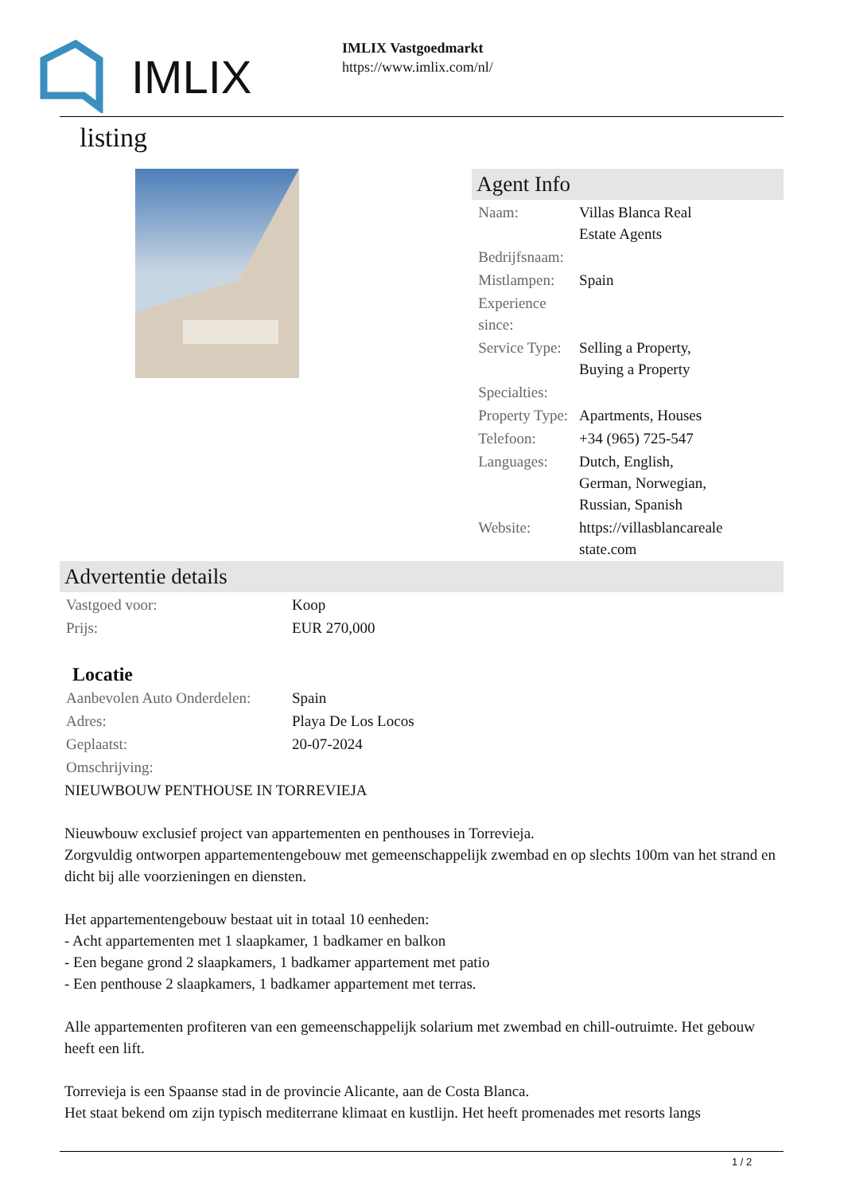IMLIX
IMLIX Vastgoedmarkt
https://www.imlix.com/nl/
listing
Agent Info
| Naam: | Villas Blanca Real Estate Agents |
| Bedrijfsnaam: | |
| Mistlampen: | Spain |
| Experience since: | |
| Service Type: | Selling a Property, Buying a Property |
| Specialties: | |
| Property Type: | Apartments, Houses |
| Telefoon: | +34 (965) 725-547 |
| Languages: | Dutch, English, German, Norwegian, Russian, Spanish |
| Website: | https://villasblancareale state.com |
Advertentie details
| Vastgoed voor: | Koop |
| Prijs: | EUR 270,000 |
Locatie
| Aanbevolen Auto Onderdelen: | Spain |
| Adres: | Playa De Los Locos |
| Geplaatst: | 20-07-2024 |
| Omschrijving: | |
NIEUWBOUW PENTHOUSE IN TORREVIEJA
Nieuwbouw exclusief project van appartementen en penthouses in Torrevieja.
Zorgvuldig ontworpen appartementengebouw met gemeenschappelijk zwembad en op slechts 100m van het strand en dicht bij alle voorzieningen en diensten.
Het appartementengebouw bestaat uit in totaal 10 eenheden:
- Acht appartementen met 1 slaapkamer, 1 badkamer en balkon
- Een begane grond 2 slaapkamers, 1 badkamer appartement met patio
- Een penthouse 2 slaapkamers, 1 badkamer appartement met terras.
Alle appartementen profiteren van een gemeenschappelijk solarium met zwembad en chill-outruimte. Het gebouw heeft een lift.
Torrevieja is een Spaanse stad in de provincie Alicante, aan de Costa Blanca.
Het staat bekend om zijn typisch mediterrane klimaat en kustlijn. Het heeft promenades met resorts langs
1 / 2